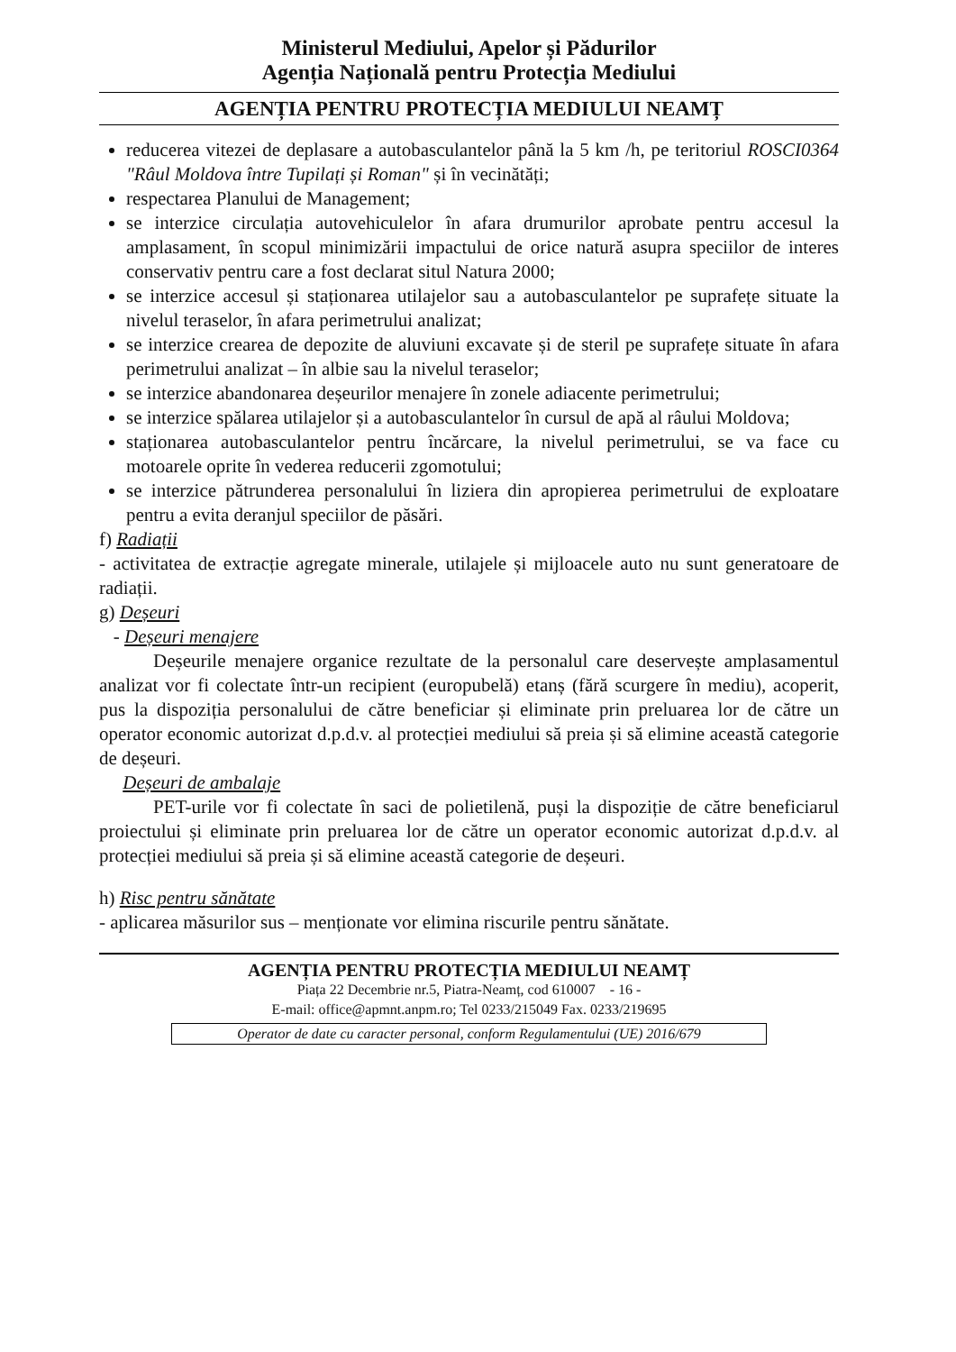Ministerul Mediului, Apelor și Pădurilor
Agenția Națională pentru Protecția Mediului
AGENȚIA PENTRU PROTECȚIA MEDIULUI NEAMȚ
reducerea vitezei de deplasare a autobasculantelor până la 5 km /h, pe teritoriul ROSCI0364 "Râul Moldova între Tupilați și Roman" și în vecinătăți;
respectarea Planului de Management;
se interzice circulația autovehiculelor în afara drumurilor aprobate pentru accesul la amplasament, în scopul minimizării impactului de orice natură asupra speciilor de interes conservativ pentru care a fost declarat situl Natura 2000;
se interzice accesul și staționarea utilajelor sau a autobasculantelor pe suprafețe situate la nivelul teraselor, în afara perimetrului analizat;
se interzice crearea de depozite de aluviuni excavate și de steril pe suprafețe situate în afara perimetrului analizat – în albie sau la nivelul teraselor;
se interzice abandonarea deșeurilor menajere în zonele adiacente perimetrului;
se interzice spălarea utilajelor și a autobasculantelor în cursul de apă al râului Moldova;
staționarea autobasculantelor pentru încărcare, la nivelul perimetrului, se va face cu motoarele oprite în vederea reducerii zgomotului;
se interzice pătrunderea personalului în liziera din apropierea perimetrului de exploatare pentru a evita deranjul speciilor de păsări.
f) Radiații
- activitatea de extracție agregate minerale, utilajele și mijloacele auto nu sunt generatoare de radiații.
g) Deșeuri
- Deșeuri menajere
Deșeurile menajere organice rezultate de la personalul care deservește amplasamentul analizat vor fi colectate într-un recipient (europubelă) etanș (fără scurgere în mediu), acoperit, pus la dispoziția personalului de către beneficiar și eliminate prin preluarea lor de către un operator economic autorizat d.p.d.v. al protecției mediului să preia și să elimine această categorie de deșeuri.
Deșeuri de ambalaje
PET-urile vor fi colectate în saci de polietilenă, puși la dispoziție de către beneficiarul proiectului și eliminate prin preluarea lor de către un operator economic autorizat d.p.d.v. al protecției mediului să preia și să elimine această categorie de deșeuri.
h) Risc pentru sănătate
- aplicarea măsurilor sus – menționate vor elimina riscurile pentru sănătate.
AGENȚIA PENTRU PROTECȚIA MEDIULUI NEAMȚ
Piața 22 Decembrie nr.5, Piatra-Neamț, cod 610007 - 16 -
E-mail: office@apmnt.anpm.ro; Tel 0233/215049 Fax. 0233/219695
Operator de date cu caracter personal, conform Regulamentului (UE) 2016/679